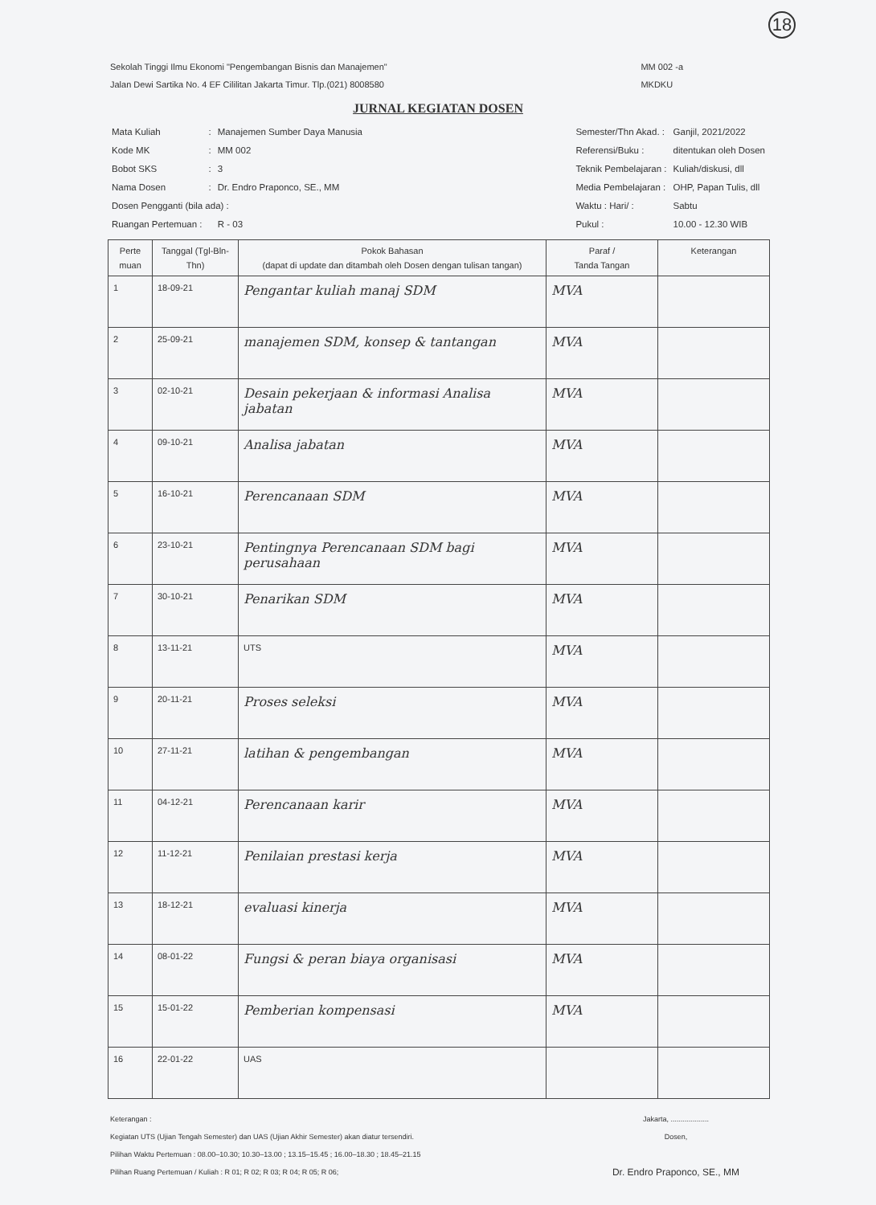18
Sekolah Tinggi Ilmu Ekonomi "Pengembangan Bisnis dan Manajemen"
Jalan Dewi Sartika No. 4 EF Cililitan Jakarta Timur. Tlp.(021) 8008580
MM 002 -a
MKDKU
JURNAL KEGIATAN DOSEN
| Mata Kuliah | : | Manajemen Sumber Daya Manusia |
| Kode MK | : | MM 002 |
| Bobot SKS | : | 3 |
| Nama Dosen | : | Dr. Endro Praponco, SE., MM |
| Dosen Pengganti (bila ada) : | | |
| Ruangan Pertemuan : | | R - 03 |
| Semester/Thn Akad. : | Ganjil, 2021/2022 |
| Referensi/Buku : | ditentukan oleh Dosen |
| Teknik Pembelajaran : | Kuliah/diskusi, dll |
| Media Pembelajaran : | OHP, Papan Tulis, dll |
| Waktu : Hari/ : | Sabtu |
| Pukul : | 10.00 - 12.30 WIB |
| Perte muan | Tanggal (Tgl-Bln-Thn) | Pokok Bahasan (dapat di update dan ditambah oleh Dosen dengan tulisan tangan) | Paraf / Tanda Tangan | Keterangan |
| --- | --- | --- | --- | --- |
| 1 | 18-09-21 | Pengantar kuliah manaj SDM | MVA | |
| 2 | 25-09-21 | manajemen SDM, konsep & tantangan | MVA | |
| 3 | 02-10-21 | Desain pekerjaan & informasi Analisa jabatan | MVA | |
| 4 | 09-10-21 | Analisa jabatan | MVA | |
| 5 | 16-10-21 | Perencanaan SDM | MVA | |
| 6 | 23-10-21 | Pentingnya Perencanaan SDM bagi perusahaan | MVA | |
| 7 | 30-10-21 | Penarikan SDM | MVA | |
| 8 | 13-11-21 | UTS | MVA | |
| 9 | 20-11-21 | Proses seleksi | MVA | |
| 10 | 27-11-21 | latihan & pengembangan | MVA | |
| 11 | 04-12-21 | Perencanaan karir | MVA | |
| 12 | 11-12-21 | Penilaian prestasi kerja | MVA | |
| 13 | 18-12-21 | evaluasi kinerja | MVA | |
| 14 | 08-01-22 | Fungsi & peran biaya organisasi | MVA | |
| 15 | 15-01-22 | Pemberian kompensasi | MVA | |
| 16 | 22-01-22 | UAS | | |
Keterangan :
Kegiatan UTS (Ujian Tengah Semester) dan UAS (Ujian Akhir Semester) akan diatur tersendiri.
Pilihan Waktu Pertemuan : 08.00–10.30; 10.30–13.00 ; 13.15–15.45 ; 16.00–18.30 ; 18.45–21.15
Pilihan Ruang Pertemuan / Kuliah : R 01; R 02; R 03; R 04; R 05; R 06;
Jakarta, ...................
Dosen,
Dr. Endro Praponco, SE., MM